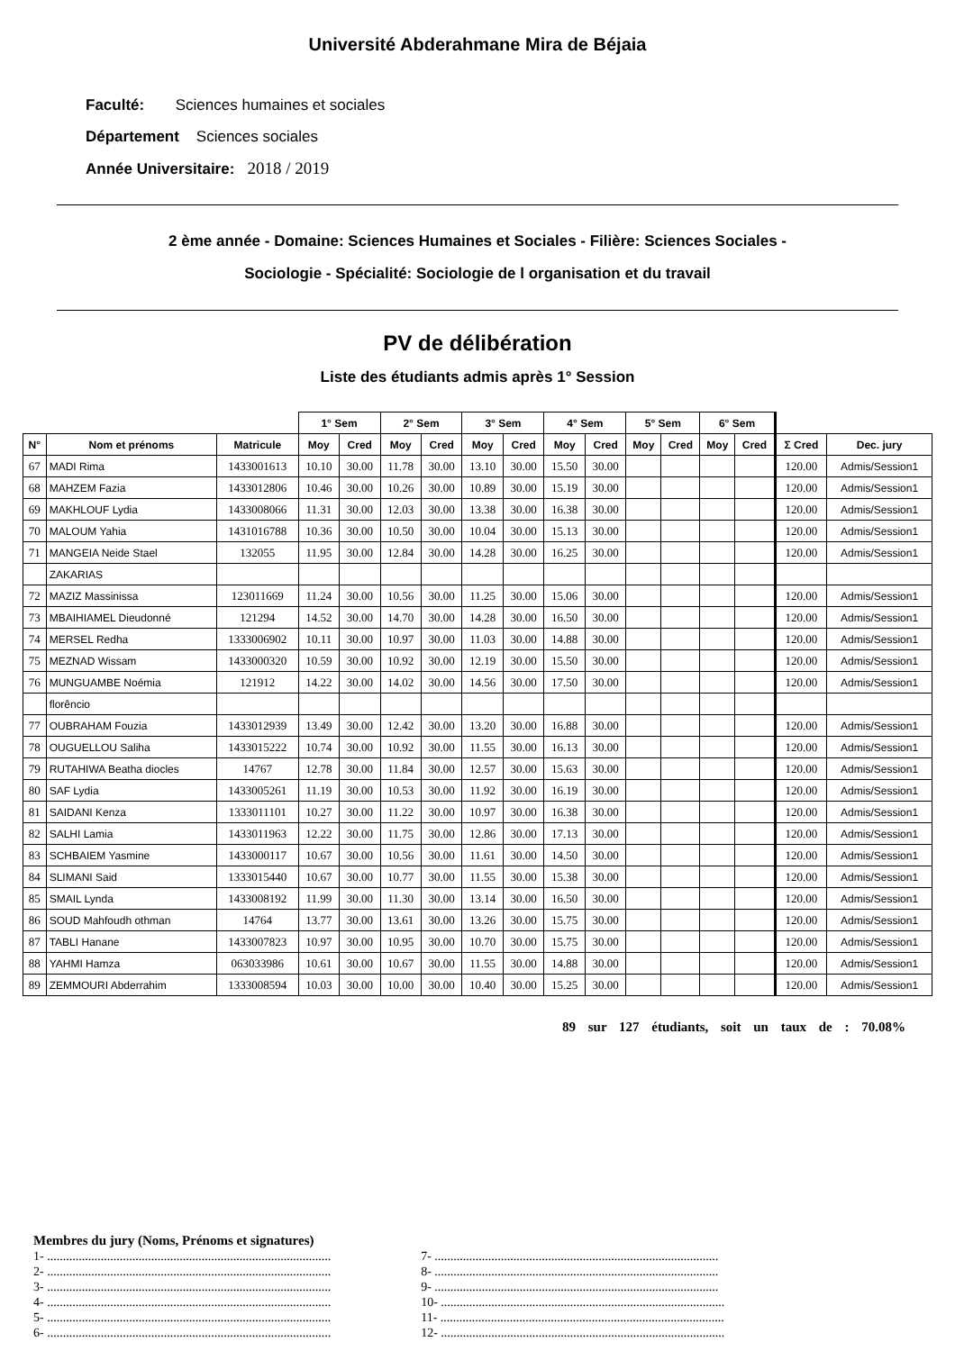Université Abderahmane Mira de Béjaia
Faculté: Sciences humaines et sociales
Département Sciences sociales
Année Universitaire: 2018 / 2019
2 ème année - Domaine: Sciences Humaines et Sociales - Filière: Sciences Sociales -
Sociologie - Spécialité: Sociologie de l organisation et du travail
PV de délibération
Liste des étudiants admis après 1° Session
| | | | 1° Sem | | 2° Sem | | 3° Sem | | 4° Sem | | 5° Sem | | 6° Sem | | | |
| --- | --- | --- | --- | --- | --- | --- | --- | --- | --- | --- | --- | --- | --- | --- | --- | --- |
| N° | Nom et prénoms | Matricule | Moy | Cred | Moy | Cred | Moy | Cred | Moy | Cred | Moy | Cred | Moy | Cred | Σ Cred | Dec. jury |
| 67 | MADI Rima | 1433001613 | 10.10 | 30.00 | 11.78 | 30.00 | 13.10 | 30.00 | 15.50 | 30.00 | | | | | 120.00 | Admis/Session1 |
| 68 | MAHZEM Fazia | 1433012806 | 10.46 | 30.00 | 10.26 | 30.00 | 10.89 | 30.00 | 15.19 | 30.00 | | | | | 120.00 | Admis/Session1 |
| 69 | MAKHLOUF Lydia | 1433008066 | 11.31 | 30.00 | 12.03 | 30.00 | 13.38 | 30.00 | 16.38 | 30.00 | | | | | 120.00 | Admis/Session1 |
| 70 | MALOUM Yahia | 1431016788 | 10.36 | 30.00 | 10.50 | 30.00 | 10.04 | 30.00 | 15.13 | 30.00 | | | | | 120.00 | Admis/Session1 |
| 71 | MANGEIA Neide Stael | 132055 | 11.95 | 30.00 | 12.84 | 30.00 | 14.28 | 30.00 | 16.25 | 30.00 | | | | | 120.00 | Admis/Session1 |
| | ZAKARIAS | | | | | | | | | | | | | | | |
| 72 | MAZIZ Massinissa | 123011669 | 11.24 | 30.00 | 10.56 | 30.00 | 11.25 | 30.00 | 15.06 | 30.00 | | | | | 120.00 | Admis/Session1 |
| 73 | MBAIHIAMEL Dieudonné | 121294 | 14.52 | 30.00 | 14.70 | 30.00 | 14.28 | 30.00 | 16.50 | 30.00 | | | | | 120.00 | Admis/Session1 |
| 74 | MERSEL Redha | 1333006902 | 10.11 | 30.00 | 10.97 | 30.00 | 11.03 | 30.00 | 14.88 | 30.00 | | | | | 120.00 | Admis/Session1 |
| 75 | MEZNAD Wissam | 1433000320 | 10.59 | 30.00 | 10.92 | 30.00 | 12.19 | 30.00 | 15.50 | 30.00 | | | | | 120.00 | Admis/Session1 |
| 76 | MUNGUAMBE Noémia | 121912 | 14.22 | 30.00 | 14.02 | 30.00 | 14.56 | 30.00 | 17.50 | 30.00 | | | | | 120.00 | Admis/Session1 |
| | florêncio | | | | | | | | | | | | | | | |
| 77 | OUBRAHAM Fouzia | 1433012939 | 13.49 | 30.00 | 12.42 | 30.00 | 13.20 | 30.00 | 16.88 | 30.00 | | | | | 120.00 | Admis/Session1 |
| 78 | OUGUELLOU Saliha | 1433015222 | 10.74 | 30.00 | 10.92 | 30.00 | 11.55 | 30.00 | 16.13 | 30.00 | | | | | 120.00 | Admis/Session1 |
| 79 | RUTAHIWA Beatha diocles | 14767 | 12.78 | 30.00 | 11.84 | 30.00 | 12.57 | 30.00 | 15.63 | 30.00 | | | | | 120.00 | Admis/Session1 |
| 80 | SAF Lydia | 1433005261 | 11.19 | 30.00 | 10.53 | 30.00 | 11.92 | 30.00 | 16.19 | 30.00 | | | | | 120.00 | Admis/Session1 |
| 81 | SAIDANI Kenza | 1333011101 | 10.27 | 30.00 | 11.22 | 30.00 | 10.97 | 30.00 | 16.38 | 30.00 | | | | | 120.00 | Admis/Session1 |
| 82 | SALHI Lamia | 1433011963 | 12.22 | 30.00 | 11.75 | 30.00 | 12.86 | 30.00 | 17.13 | 30.00 | | | | | 120.00 | Admis/Session1 |
| 83 | SCHBAIEM Yasmine | 1433000117 | 10.67 | 30.00 | 10.56 | 30.00 | 11.61 | 30.00 | 14.50 | 30.00 | | | | | 120.00 | Admis/Session1 |
| 84 | SLIMANI Said | 1333015440 | 10.67 | 30.00 | 10.77 | 30.00 | 11.55 | 30.00 | 15.38 | 30.00 | | | | | 120.00 | Admis/Session1 |
| 85 | SMAIL Lynda | 1433008192 | 11.99 | 30.00 | 11.30 | 30.00 | 13.14 | 30.00 | 16.50 | 30.00 | | | | | 120.00 | Admis/Session1 |
| 86 | SOUD Mahfoudh othman | 14764 | 13.77 | 30.00 | 13.61 | 30.00 | 13.26 | 30.00 | 15.75 | 30.00 | | | | | 120.00 | Admis/Session1 |
| 87 | TABLI Hanane | 1433007823 | 10.97 | 30.00 | 10.95 | 30.00 | 10.70 | 30.00 | 15.75 | 30.00 | | | | | 120.00 | Admis/Session1 |
| 88 | YAHMI Hamza | 063033986 | 10.61 | 30.00 | 10.67 | 30.00 | 11.55 | 30.00 | 14.88 | 30.00 | | | | | 120.00 | Admis/Session1 |
| 89 | ZEMMOURI Abderrahim | 1333008594 | 10.03 | 30.00 | 10.00 | 30.00 | 10.40 | 30.00 | 15.25 | 30.00 | | | | | 120.00 | Admis/Session1 |
89 sur 127 étudiants, soit un taux de : 70.08%
Membres du jury (Noms, Prénoms et signatures)
1- ..........................................................................................
2- ..........................................................................................
3- ..........................................................................................
4- ..........................................................................................
5- ..........................................................................................
6- ..........................................................................................
7- ..........................................................................................
8- ..........................................................................................
9- ..........................................................................................
10- ..........................................................................................
11- ..........................................................................................
12- ..........................................................................................